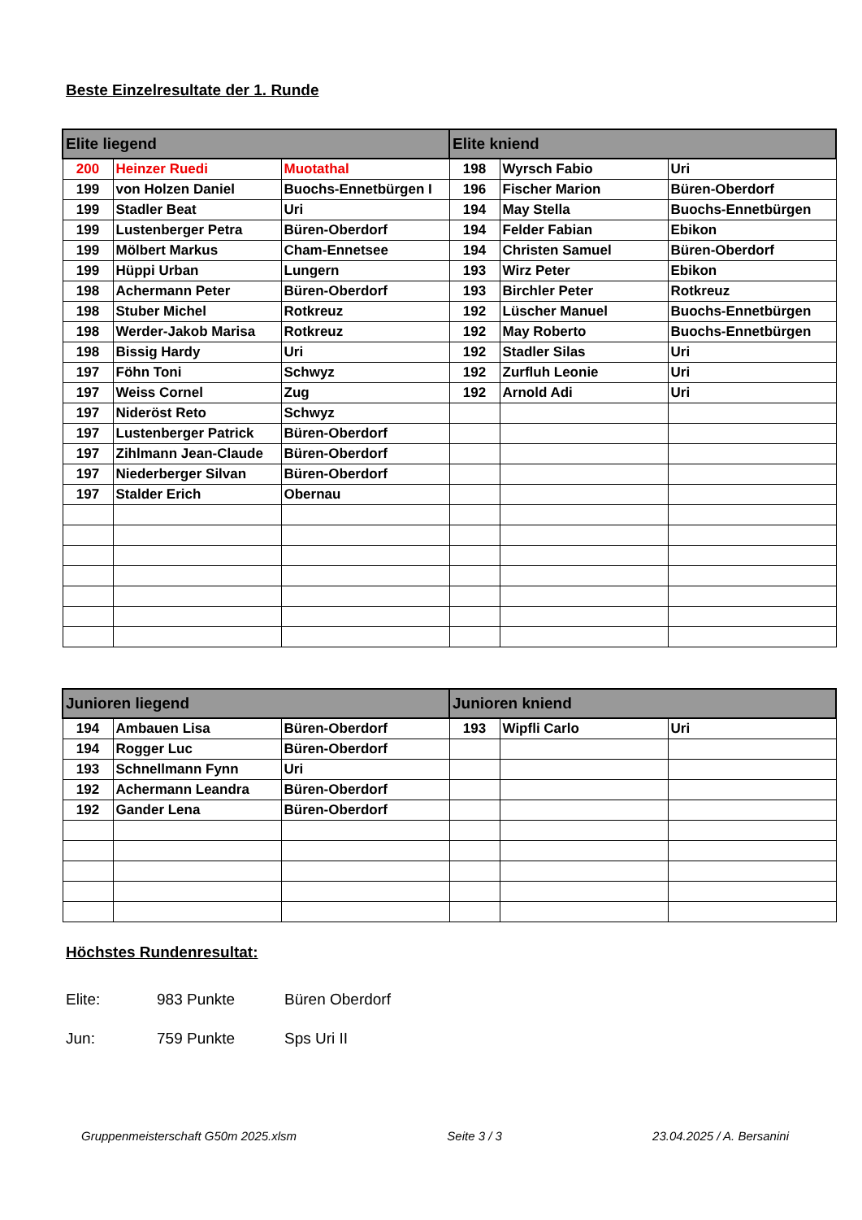Beste Einzelresultate der 1. Runde
| Elite liegend | | | Elite kniend | | |
| --- | --- | --- | --- | --- | --- |
| 200 | Heinzer Ruedi | Muotathal | 198 | Wyrsch Fabio | Uri |
| 199 | von Holzen Daniel | Buochs-Ennetbürgen I | 196 | Fischer Marion | Büren-Oberdorf |
| 199 | Stadler Beat | Uri | 194 | May Stella | Buochs-Ennetbürgen |
| 199 | Lustenberger Petra | Büren-Oberdorf | 194 | Felder Fabian | Ebikon |
| 199 | Mölbert Markus | Cham-Ennetsee | 194 | Christen Samuel | Büren-Oberdorf |
| 199 | Hüppi Urban | Lungern | 193 | Wirz Peter | Ebikon |
| 198 | Achermann Peter | Büren-Oberdorf | 193 | Birchler Peter | Rotkreuz |
| 198 | Stuber Michel | Rotkreuz | 192 | Lüscher Manuel | Buochs-Ennetbürgen |
| 198 | Werder-Jakob Marisa | Rotkreuz | 192 | May Roberto | Buochs-Ennetbürgen |
| 198 | Bissig Hardy | Uri | 192 | Stadler Silas | Uri |
| 197 | Föhn Toni | Schwyz | 192 | Zurfluh Leonie | Uri |
| 197 | Weiss Cornel | Zug | 192 | Arnold Adi | Uri |
| 197 | Nideröst Reto | Schwyz | | | |
| 197 | Lustenberger Patrick | Büren-Oberdorf | | | |
| 197 | Zihlmann Jean-Claude | Büren-Oberdorf | | | |
| 197 | Niederberger Silvan | Büren-Oberdorf | | | |
| 197 | Stalder Erich | Obernau | | | |
| Junioren liegend | | | Junioren kniend | | |
| --- | --- | --- | --- | --- | --- |
| 194 | Ambauen Lisa | Büren-Oberdorf | 193 | Wipfli Carlo | Uri |
| 194 | Rogger Luc | Büren-Oberdorf | | | |
| 193 | Schnellmann Fynn | Uri | | | |
| 192 | Achermann Leandra | Büren-Oberdorf | | | |
| 192 | Gander Lena | Büren-Oberdorf | | | |
Höchstes Rundenresultat:
Elite: 983 Punkte Büren Oberdorf
Jun: 759 Punkte Sps Uri II
Gruppenmeisterschaft G50m 2025.xlsm Seite 3 / 3 23.04.2025 / A. Bersanini